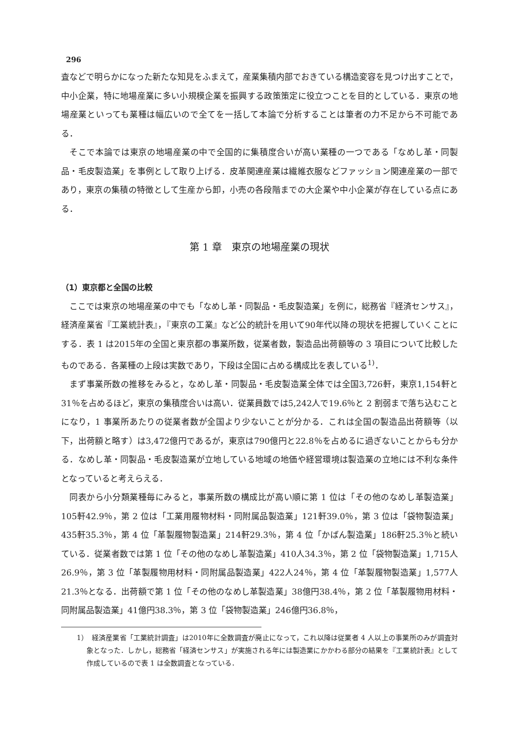296
査などで明らかになった新たな知見をふまえて，産業集積内部でおきている構造変容を見つけ出すことで，中小企業，特に地場産業に多い小規模企業を振興する政策策定に役立つことを目的としている．東京の地場産業といっても業種は幅広いので全てを一括して本論で分析することは筆者の力不足から不可能である．
そこで本論では東京の地場産業の中で全国的に集積度合いが高い業種の一つである「なめし革・同製品・毛皮製造業」を事例として取り上げる．皮革関連産業は繊維衣服などファッション関連産業の一部であり，東京の集積の特徴として生産から卸，小売の各段階までの大企業や中小企業が存在している点にある．
第 1 章　東京の地場産業の現状
（1）東京都と全国の比較
ここでは東京の地場産業の中でも「なめし革・同製品・毛皮製造業」を例に，総務省『経済センサス』，経済産業省『工業統計表』，『東京の工業』など公的統計を用いて90年代以降の現状を把握していくことにする．表 1 は2015年の全国と東京都の事業所数，従業者数，製造品出荷額等の 3 項目について比較したものである．各業種の上段は実数であり，下段は全国に占める構成比を表している<sup>1)</sup>．
まず事業所数の推移をみると，なめし革・同製品・毛皮製造業全体では全国3,726軒，東京1,154軒と31％を占めるほど，東京の集積度合いは高い．従業員数では5,242人で19.6％と 2 割弱まで落ち込むことになり，1 事業所あたりの従業者数が全国より少ないことが分かる．これは全国の製造品出荷額等（以下，出荷額と略す）は3,472億円であるが，東京は790億円と22.8％を占めるに過ぎないことからも分かる．なめし革・同製品・毛皮製造業が立地している地域の地価や経営環境は製造業の立地には不利な条件となっていると考えらえる．
同表から小分類業種毎にみると，事業所数の構成比が高い順に第 1 位は「その他のなめし革製造業」105軒42.9％，第 2 位は「工業用履物材料・同附属品製造業」121軒39.0％，第 3 位は「袋物製造業」435軒35.3％，第 4 位「革製履物製造業」214軒29.3％，第 4 位「かばん製造業」186軒25.3％と続いている．従業者数では第 1 位「その他のなめし革製造業」410人34.3％，第 2 位「袋物製造業」1,715人26.9％，第 3 位「革製履物用材料・同附属品製造業」422人24％，第 4 位「革製履物製造業」1,577人21.3％となる．出荷額で第 1 位「その他のなめし革製造業」38億円38.4％，第 2 位「革製履物用材料・同附属品製造業」41億円38.3％，第 3 位「袋物製造業」246億円36.8％，
1）　経済産業省「工業統計調査」は2010年に全数調査が廃止になって，これ以降は従業者 4 人以上の事業所のみが調査対象となった．しかし，総務省「経済センサス」が実施される年には製造業にかかわる部分の結果を『工業統計表』として作成しているので表 1 は全数調査となっている．